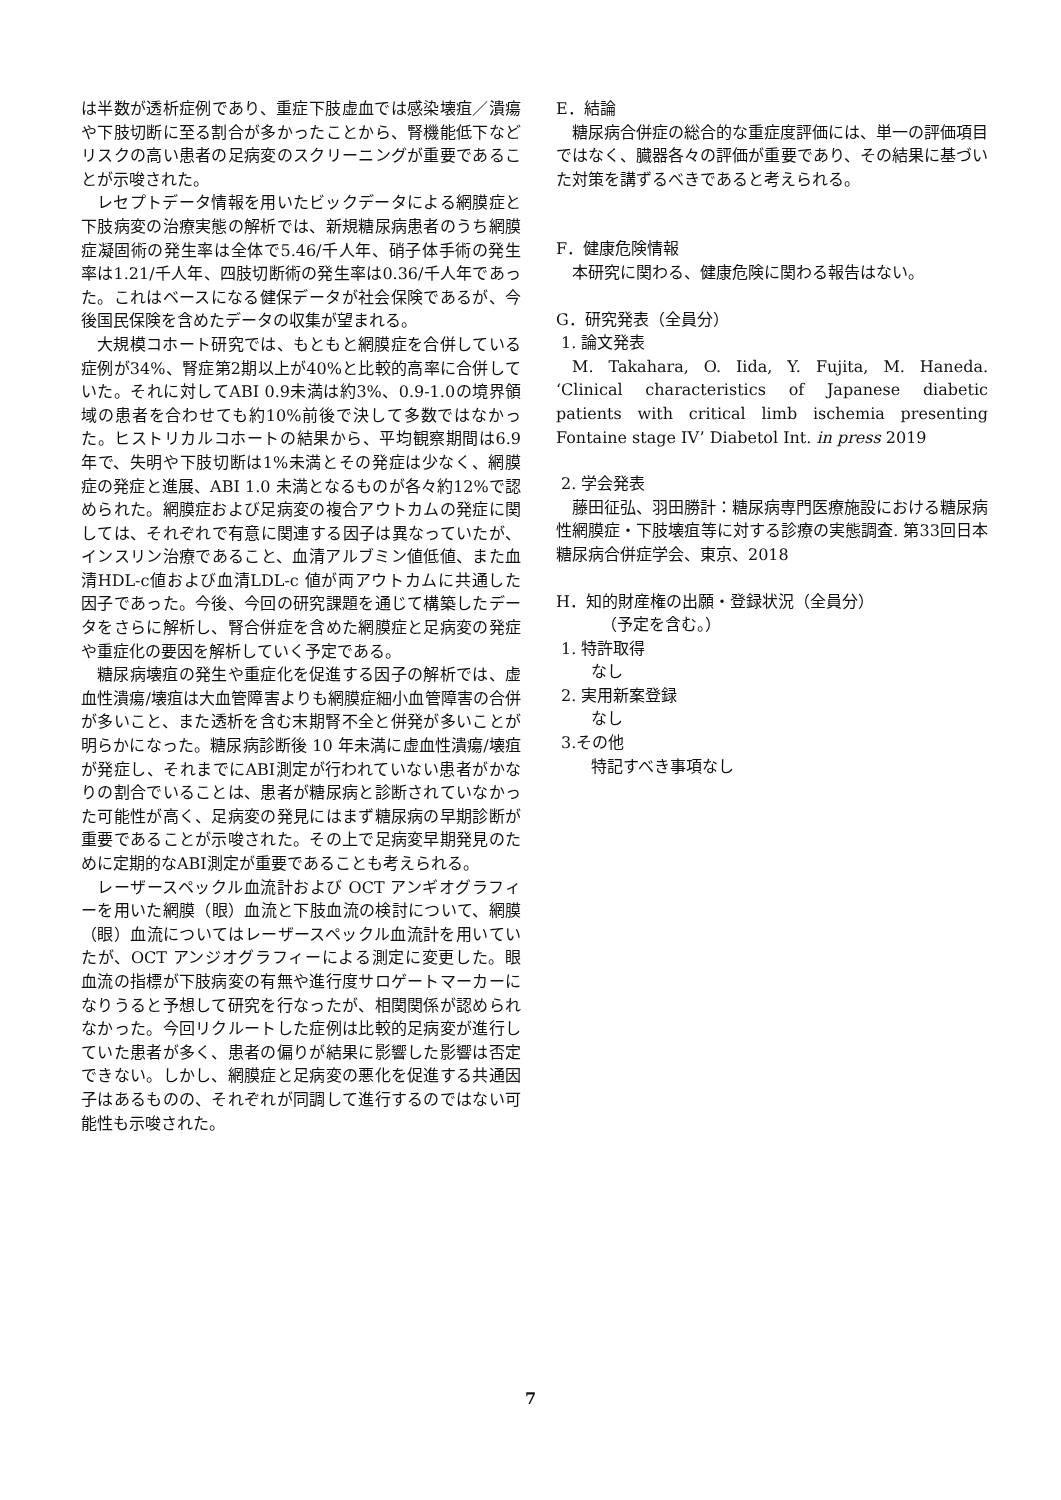は半数が透析症例であり、重症下肢虚血では感染壊疽／潰瘍や下肢切断に至る割合が多かったことから、腎機能低下などリスクの高い患者の足病変のスクリーニングが重要であることが示唆された。
レセプトデータ情報を用いたビックデータによる網膜症と下肢病変の治療実態の解析では、新規糖尿病患者のうち網膜症凝固術の発生率は全体で5.46/千人年、硝子体手術の発生率は1.21/千人年、四肢切断術の発生率は0.36/千人年であった。これはベースになる健保データが社会保険であるが、今後国民保険を含めたデータの収集が望まれる。
大規模コホート研究では、もともと網膜症を合併している症例が34%、腎症第2期以上が40%と比較的高率に合併していた。それに対してABI 0.9未満は約3%、0.9-1.0の境界領域の患者を合わせても約10%前後で決して多数ではなかった。ヒストリカルコホートの結果から、平均観察期間は6.9年で、失明や下肢切断は1%未満とその発症は少なく、網膜症の発症と進展、ABI 1.0 未満となるものが各々約12%で認められた。網膜症および足病変の複合アウトカムの発症に関しては、それぞれで有意に関連する因子は異なっていたが、インスリン治療であること、血清アルブミン値低値、また血清HDL-c値および血清LDL-c 値が両アウトカムに共通した因子であった。今後、今回の研究課題を通じて構築したデータをさらに解析し、腎合併症を含めた網膜症と足病変の発症や重症化の要因を解析していく予定である。
糖尿病壊疽の発生や重症化を促進する因子の解析では、虚血性潰瘍/壊疽は大血管障害よりも網膜症細小血管障害の合併が多いこと、また透析を含む末期腎不全と併発が多いことが明らかになった。糖尿病診断後 10 年未満に虚血性潰瘍/壊疽が発症し、それまでにABI測定が行われていない患者がかなりの割合でいることは、患者が糖尿病と診断されていなかった可能性が高く、足病変の発見にはまず糖尿病の早期診断が重要であることが示唆された。その上で足病変早期発見のために定期的なABI測定が重要であることも考えられる。
レーザースペックル血流計および OCT アンギオグラフィーを用いた網膜（眼）血流と下肢血流の検討について、網膜（眼）血流についてはレーザースペックル血流計を用いていたが、OCT アンジオグラフィーによる測定に変更した。眼血流の指標が下肢病変の有無や進行度サロゲートマーカーになりうると予想して研究を行なったが、相関関係が認められなかった。今回リクルートした症例は比較的足病変が進行していた患者が多く、患者の偏りが結果に影響した影響は否定できない。しかし、網膜症と足病変の悪化を促進する共通因子はあるものの、それぞれが同調して進行するのではない可能性も示唆された。
E．結論
糖尿病合併症の総合的な重症度評価には、単一の評価項目ではなく、臓器各々の評価が重要であり、その結果に基づいた対策を講ずるべきであると考えられる。
F．健康危険情報
本研究に関わる、健康危険に関わる報告はない。
G．研究発表（全員分）
1. 論文発表
M. Takahara, O. Iida, Y. Fujita, M. Haneda. ‘Clinical characteristics of Japanese diabetic patients with critical limb ischemia presenting Fontaine stage IV’ Diabetol Int. in press 2019
2. 学会発表
藤田征弘、羽田勝計：糖尿病専門医療施設における糖尿病性網膜症・下肢壊疽等に対する診療の実態調査. 第33回日本糖尿病合併症学会、東京、2018
H．知的財産権の出願・登録状況（全員分）
（予定を含む。）
1. 特許取得
なし
2. 実用新案登録
なし
3.その他
特記すべき事項なし
7